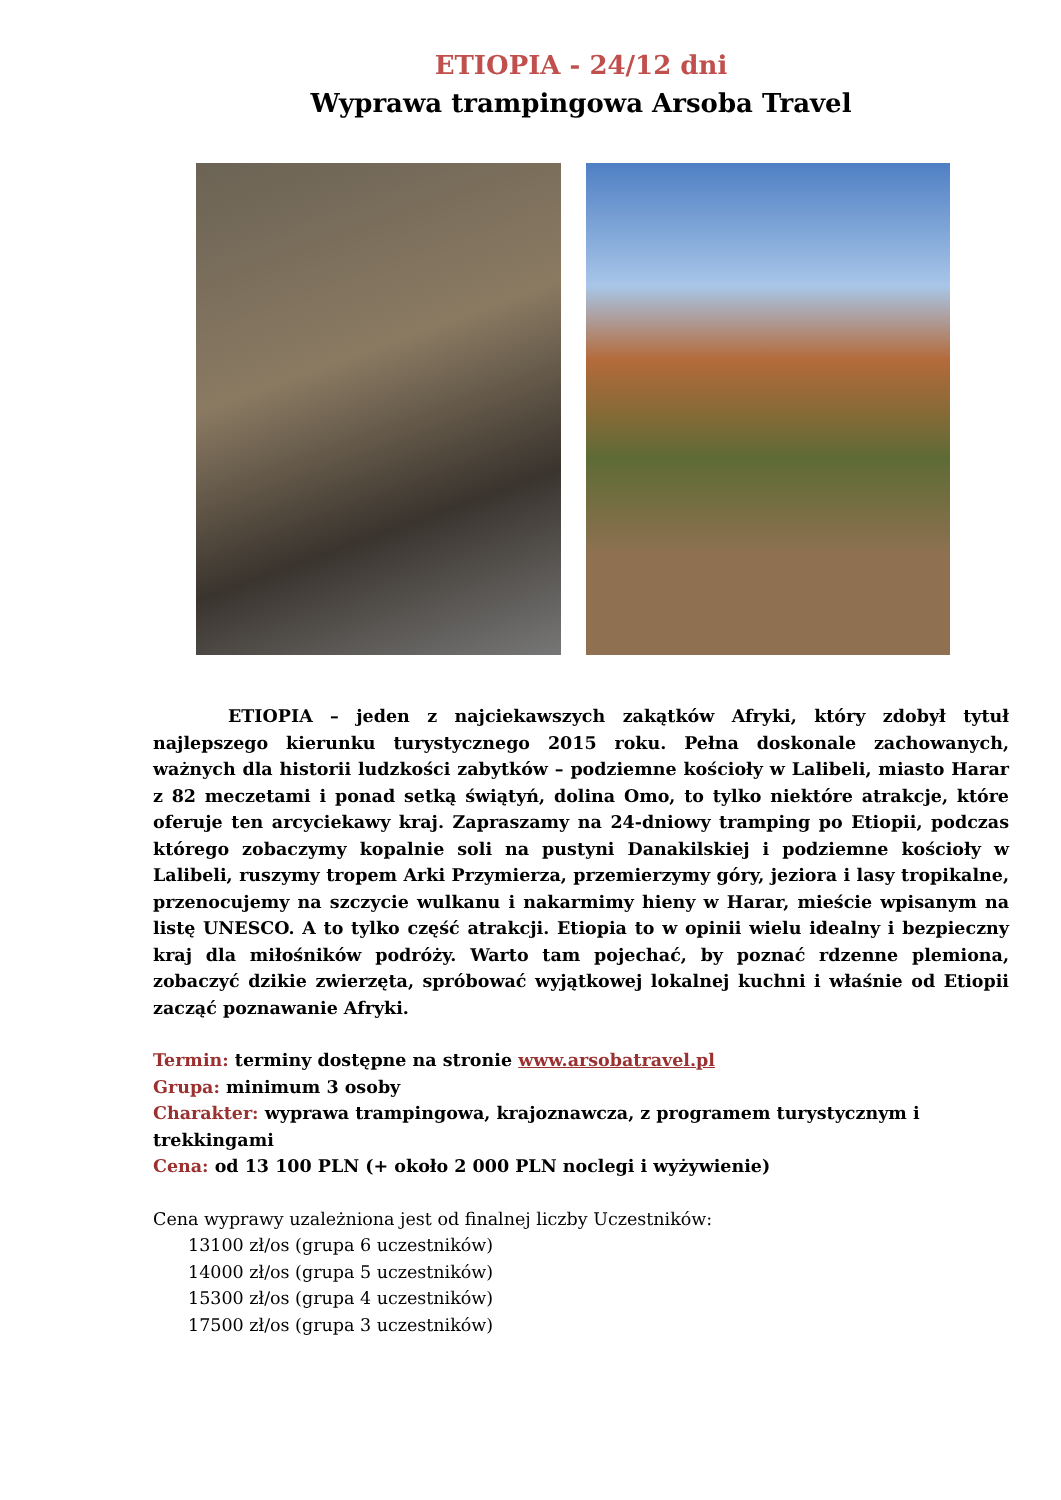ETIOPIA - 24/12 dni
Wyprawa trampingowa Arsoba Travel
ETIOPIA – jeden z najciekawszych zakątków Afryki, który zdobył tytuł najlepszego kierunku turystycznego 2015 roku. Pełna doskonale zachowanych, ważnych dla historii ludzkości zabytków – podziemne kościoły w Lalibeli, miasto Harar z 82 meczetami i ponad setką świątyń, dolina Omo, to tylko niektóre atrakcje, które oferuje ten arcyciekawy kraj. Zapraszamy na 24-dniowy tramping po Etiopii, podczas którego zobaczymy kopalnie soli na pustyni Danakilskiej i podziemne kościoły w Lalibeli, ruszymy tropem Arki Przymierza, przemierzymy góry, jeziora i lasy tropikalne, przenocujemy na szczycie wulkanu i nakarmimy hieny w Harar, mieście wpisanym na listę UNESCO. A to tylko część atrakcji. Etiopia to w opinii wielu idealny i bezpieczny kraj dla miłośników podróży. Warto tam pojechać, by poznać rdzenne plemiona, zobaczyć dzikie zwierzęta, spróbować wyjątkowej lokalnej kuchni i właśnie od Etiopii zacząć poznawanie Afryki.
Termin: terminy dostępne na stronie www.arsobatravel.pl
Grupa: minimum 3 osoby
Charakter: wyprawa trampingowa, krajoznawcza, z programem turystycznym i trekkingami
Cena: od 13 100 PLN (+ około 2 000 PLN noclegi i wyżywienie)
Cena wyprawy uzależniona jest od finalnej liczby Uczestników:
13100 zł/os (grupa 6 uczestników)
14000 zł/os (grupa 5 uczestników)
15300 zł/os (grupa 4 uczestników)
17500 zł/os (grupa 3 uczestników)